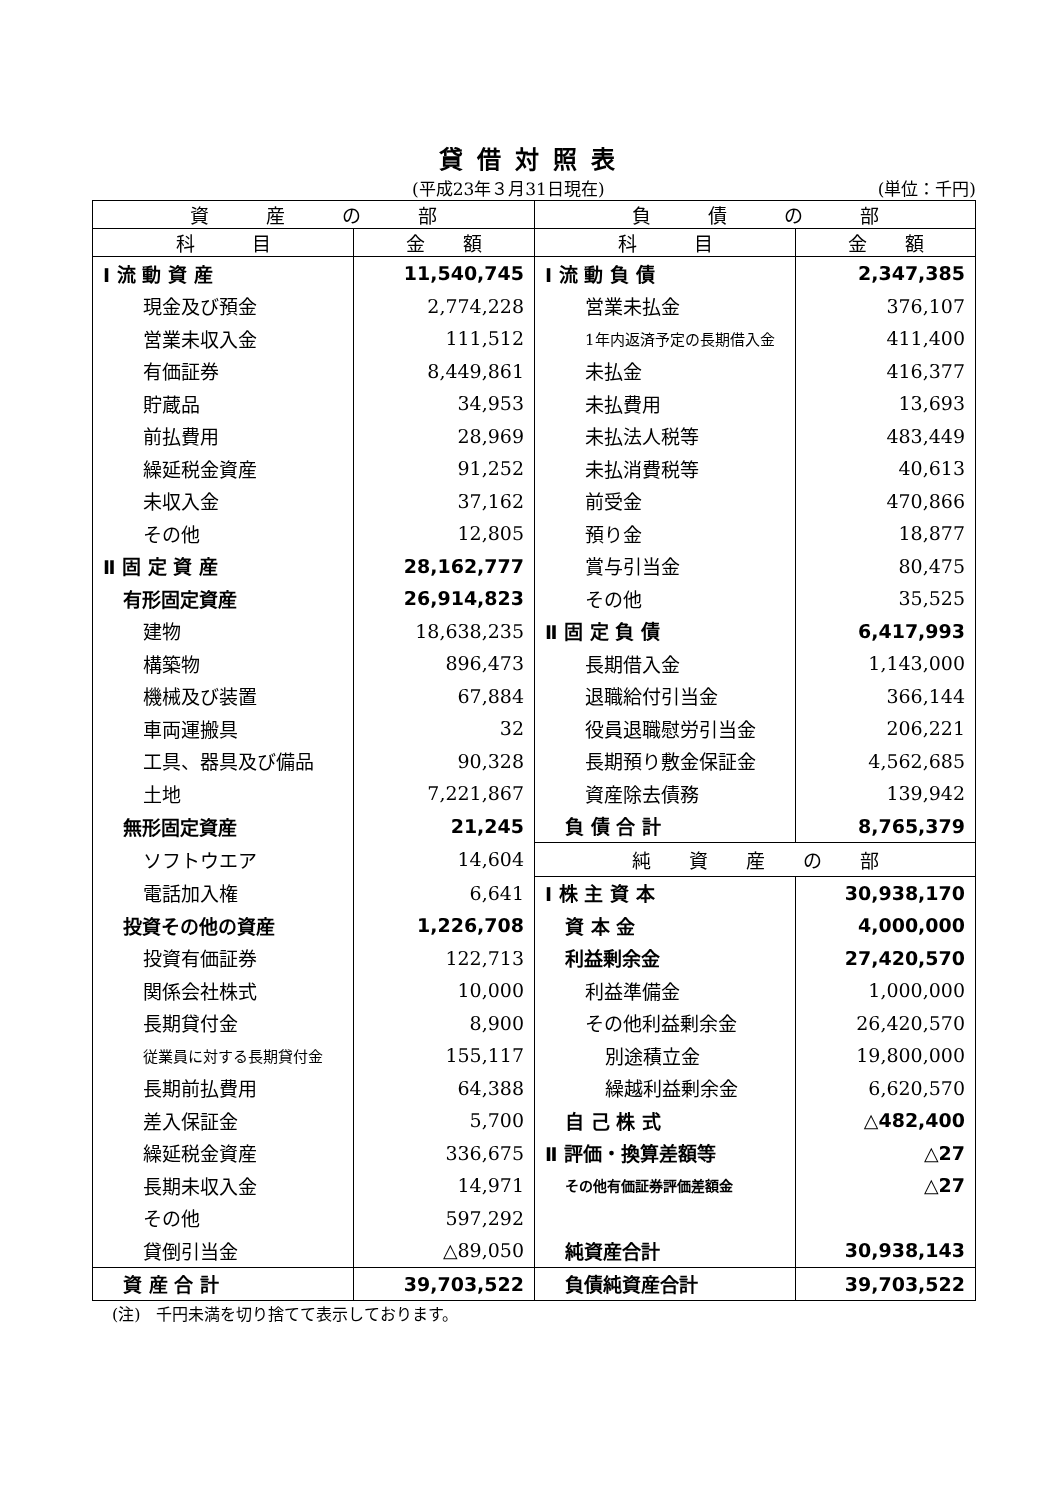貸借対照表
(平成23年３月31日現在) (単位：千円)
| 資 産 の 部 | | 負 債 の 部 | |
| --- | --- | --- | --- |
| 科 目 | 金 額 | 科 目 | 金 額 |
| Ⅰ 流 動 資 産 | 11,540,745 | Ⅰ 流 動 負 債 | 2,347,385 |
| 現金及び預金 | 2,774,228 | 営業未払金 | 376,107 |
| 営業未収入金 | 111,512 | 1年内返済予定の長期借入金 | 411,400 |
| 有価証券 | 8,449,861 | 未払金 | 416,377 |
| 貯蔵品 | 34,953 | 未払費用 | 13,693 |
| 前払費用 | 28,969 | 未払法人税等 | 483,449 |
| 繰延税金資産 | 91,252 | 未払消費税等 | 40,613 |
| 未収入金 | 37,162 | 前受金 | 470,866 |
| その他 | 12,805 | 預り金 | 18,877 |
| Ⅱ 固 定 資 産 | 28,162,777 | 賞与引当金 | 80,475 |
| 有形固定資産 | 26,914,823 | その他 | 35,525 |
| 建物 | 18,638,235 | Ⅱ 固 定 負 債 | 6,417,993 |
| 構築物 | 896,473 | 長期借入金 | 1,143,000 |
| 機械及び装置 | 67,884 | 退職給付引当金 | 366,144 |
| 車両運搬具 | 32 | 役員退職慰労引当金 | 206,221 |
| 工具、器具及び備品 | 90,328 | 長期預り敷金保証金 | 4,562,685 |
| 土地 | 7,221,867 | 資産除去債務 | 139,942 |
| 無形固定資産 | 21,245 | 負 債 合 計 | 8,765,379 |
| ソフトウエア | 14,604 | 純 資 産 の 部 | |
| 電話加入権 | 6,641 | Ⅰ 株 主 資 本 | 30,938,170 |
| 投資その他の資産 | 1,226,708 | 資 本 金 | 4,000,000 |
| 投資有価証券 | 122,713 | 利益剰余金 | 27,420,570 |
| 関係会社株式 | 10,000 | 利益準備金 | 1,000,000 |
| 長期貸付金 | 8,900 | その他利益剰余金 | 26,420,570 |
| 従業員に対する長期貸付金 | 155,117 | 別途積立金 | 19,800,000 |
| 長期前払費用 | 64,388 | 繰越利益剰余金 | 6,620,570 |
| 差入保証金 | 5,700 | 自 己 株 式 | △482,400 |
| 繰延税金資産 | 336,675 | Ⅱ 評価・換算差額等 | △27 |
| 長期未収入金 | 14,971 | その他有価証券評価差額金 | △27 |
| その他 | 597,292 | | |
| 貸倒引当金 | △89,050 | 純資産合計 | 30,938,143 |
| 資 産 合 計 | 39,703,522 | 負債純資産合計 | 39,703,522 |
(注)　千円未満を切り捨てて表示しております。